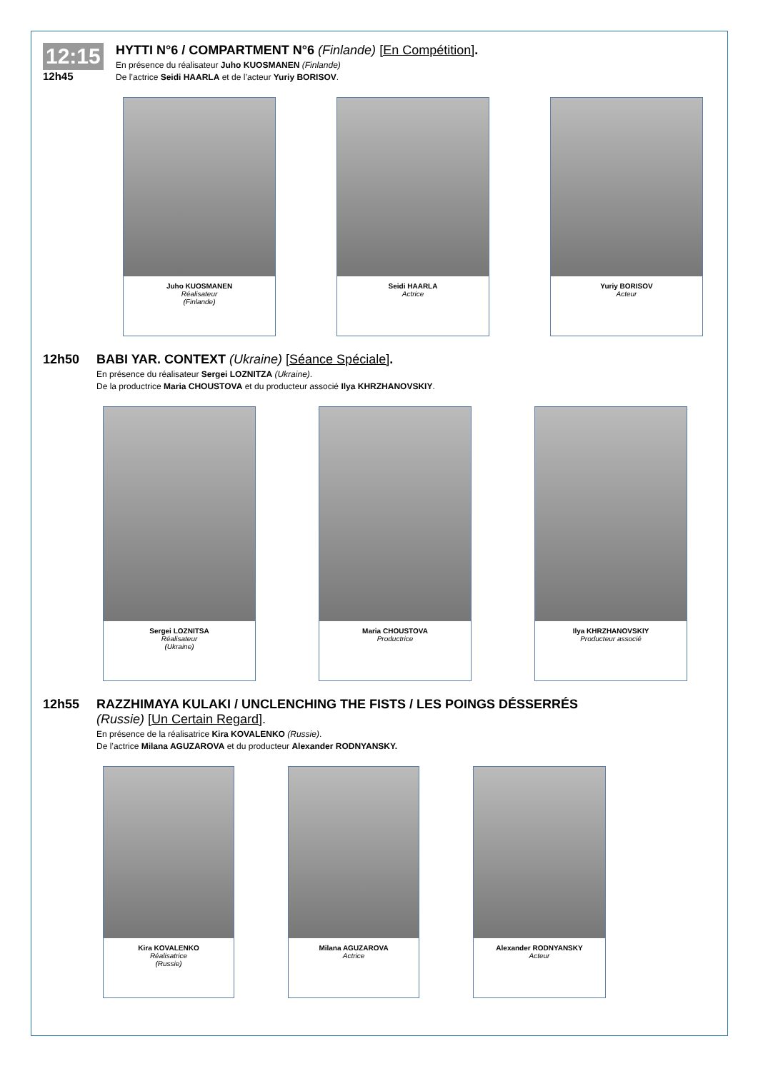12:15
12h45
HYTTI N°6 / COMPARTMENT N°6 (Finlande) [En Compétition].
En présence du réalisateur Juho KUOSMANEN (Finlande)
De l’actrice Seidi HAARLA et de l’acteur Yuriy BORISOV.
Juho KUOSMANEN
Réalisateur
(Finlande)
Seidi HAARLA
Actrice
Yuriy BORISOV
Acteur
12h50 BABI YAR. CONTEXT (Ukraine) [Séance Spéciale].
En présence du réalisateur Sergei LOZNITZA (Ukraine).
De la productrice Maria CHOUSTOVA et du producteur associé Ilya KHRZHANOVSKIY.
Sergei LOZNITSA
Réalisateur
(Ukraine)
Maria CHOUSTOVA
Productrice
Ilya KHRZHANOVSKIY
Producteur associé
12h55 RAZZHIMAYA KULAKI / UNCLENCHING THE FISTS / LES POINGS DÉSSERRÉS
(Russie) [Un Certain Regard].
En présence de la réalisatrice Kira KOVALENKO (Russie).
De l’actrice Milana AGUZAROVA et du producteur Alexander RODNYANSKY.
Kira KOVALENKO
Réalisatrice
(Russie)
Milana AGUZAROVA
Actrice
Alexander RODNYANSKY
Acteur